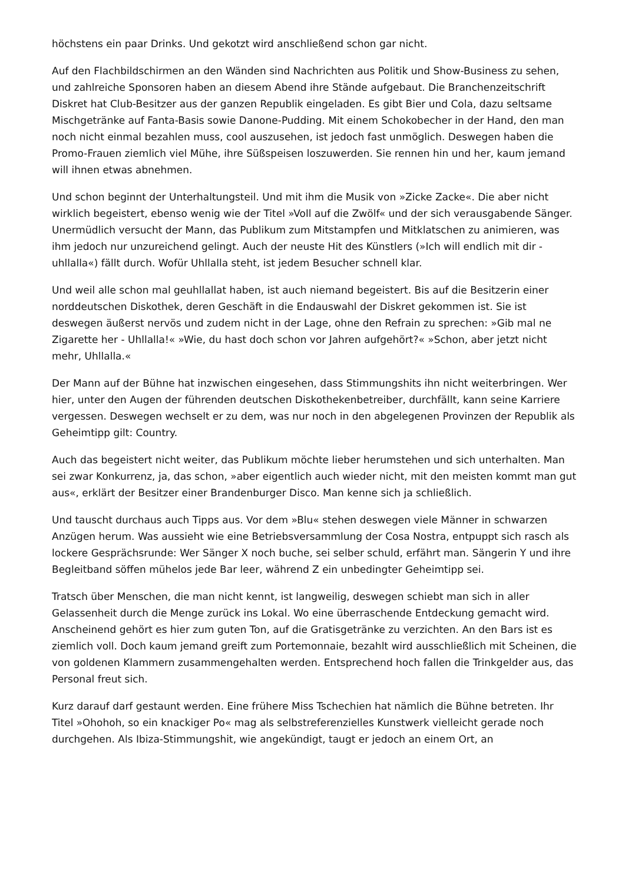höchstens ein paar Drinks. Und gekotzt wird anschließend schon gar nicht.
Auf den Flachbildschirmen an den Wänden sind Nachrichten aus Politik und Show-Business zu sehen, und zahlreiche Sponsoren haben an diesem Abend ihre Stände aufgebaut. Die Branchenzeitschrift Diskret hat Club-Besitzer aus der ganzen Republik eingeladen. Es gibt Bier und Cola, dazu seltsame Mischgetränke auf Fanta-Basis sowie Danone-Pudding. Mit einem Schokobecher in der Hand, den man noch nicht einmal bezahlen muss, cool auszusehen, ist jedoch fast unmöglich. Deswegen haben die Promo-Frauen ziemlich viel Mühe, ihre Süßspeisen loszuwerden. Sie rennen hin und her, kaum jemand will ihnen etwas abnehmen.
Und schon beginnt der Unterhaltungsteil. Und mit ihm die Musik von »Zicke Zacke«. Die aber nicht wirklich begeistert, ebenso wenig wie der Titel »Voll auf die Zwölf« und der sich verausgabende Sänger. Unermüdlich versucht der Mann, das Publikum zum Mitstampfen und Mitklatschen zu animieren, was ihm jedoch nur unzureichend gelingt. Auch der neuste Hit des Künstlers (»Ich will endlich mit dir - uhllalla«) fällt durch. Wofür Uhllalla steht, ist jedem Besucher schnell klar.
Und weil alle schon mal geuhllallat haben, ist auch niemand begeistert. Bis auf die Besitzerin einer norddeutschen Diskothek, deren Geschäft in die Endauswahl der Diskret gekommen ist. Sie ist deswegen äußerst nervös und zudem nicht in der Lage, ohne den Refrain zu sprechen: »Gib mal ne Zigarette her - Uhllalla!« »Wie, du hast doch schon vor Jahren aufgehört?« »Schon, aber jetzt nicht mehr, Uhllalla.«
Der Mann auf der Bühne hat inzwischen eingesehen, dass Stimmungshits ihn nicht weiterbringen. Wer hier, unter den Augen der führenden deutschen Diskothekenbetreiber, durchfällt, kann seine Karriere vergessen. Deswegen wechselt er zu dem, was nur noch in den abgelegenen Provinzen der Republik als Geheimtipp gilt: Country.
Auch das begeistert nicht weiter, das Publikum möchte lieber herumstehen und sich unterhalten. Man sei zwar Konkurrenz, ja, das schon, »aber eigentlich auch wieder nicht, mit den meisten kommt man gut aus«, erklärt der Besitzer einer Brandenburger Disco. Man kenne sich ja schließlich.
Und tauscht durchaus auch Tipps aus. Vor dem »Blu« stehen deswegen viele Männer in schwarzen Anzügen herum. Was aussieht wie eine Betriebsversammlung der Cosa Nostra, entpuppt sich rasch als lockere Gesprächsrunde: Wer Sänger X noch buche, sei selber schuld, erfährt man. Sängerin Y und ihre Begleitband söffen mühelos jede Bar leer, während Z ein unbedingter Geheimtipp sei.
Tratsch über Menschen, die man nicht kennt, ist langweilig, deswegen schiebt man sich in aller Gelassenheit durch die Menge zurück ins Lokal. Wo eine überraschende Entdeckung gemacht wird. Anscheinend gehört es hier zum guten Ton, auf die Gratisgetränke zu verzichten. An den Bars ist es ziemlich voll. Doch kaum jemand greift zum Portemonnaie, bezahlt wird ausschließlich mit Scheinen, die von goldenen Klammern zusammengehalten werden. Entsprechend hoch fallen die Trinkgelder aus, das Personal freut sich.
Kurz darauf darf gestaunt werden. Eine frühere Miss Tschechien hat nämlich die Bühne betreten. Ihr Titel »Ohohoh, so ein knackiger Po« mag als selbstreferenzielles Kunstwerk vielleicht gerade noch durchgehen. Als Ibiza-Stimmungshit, wie angekündigt, taugt er jedoch an einem Ort, an